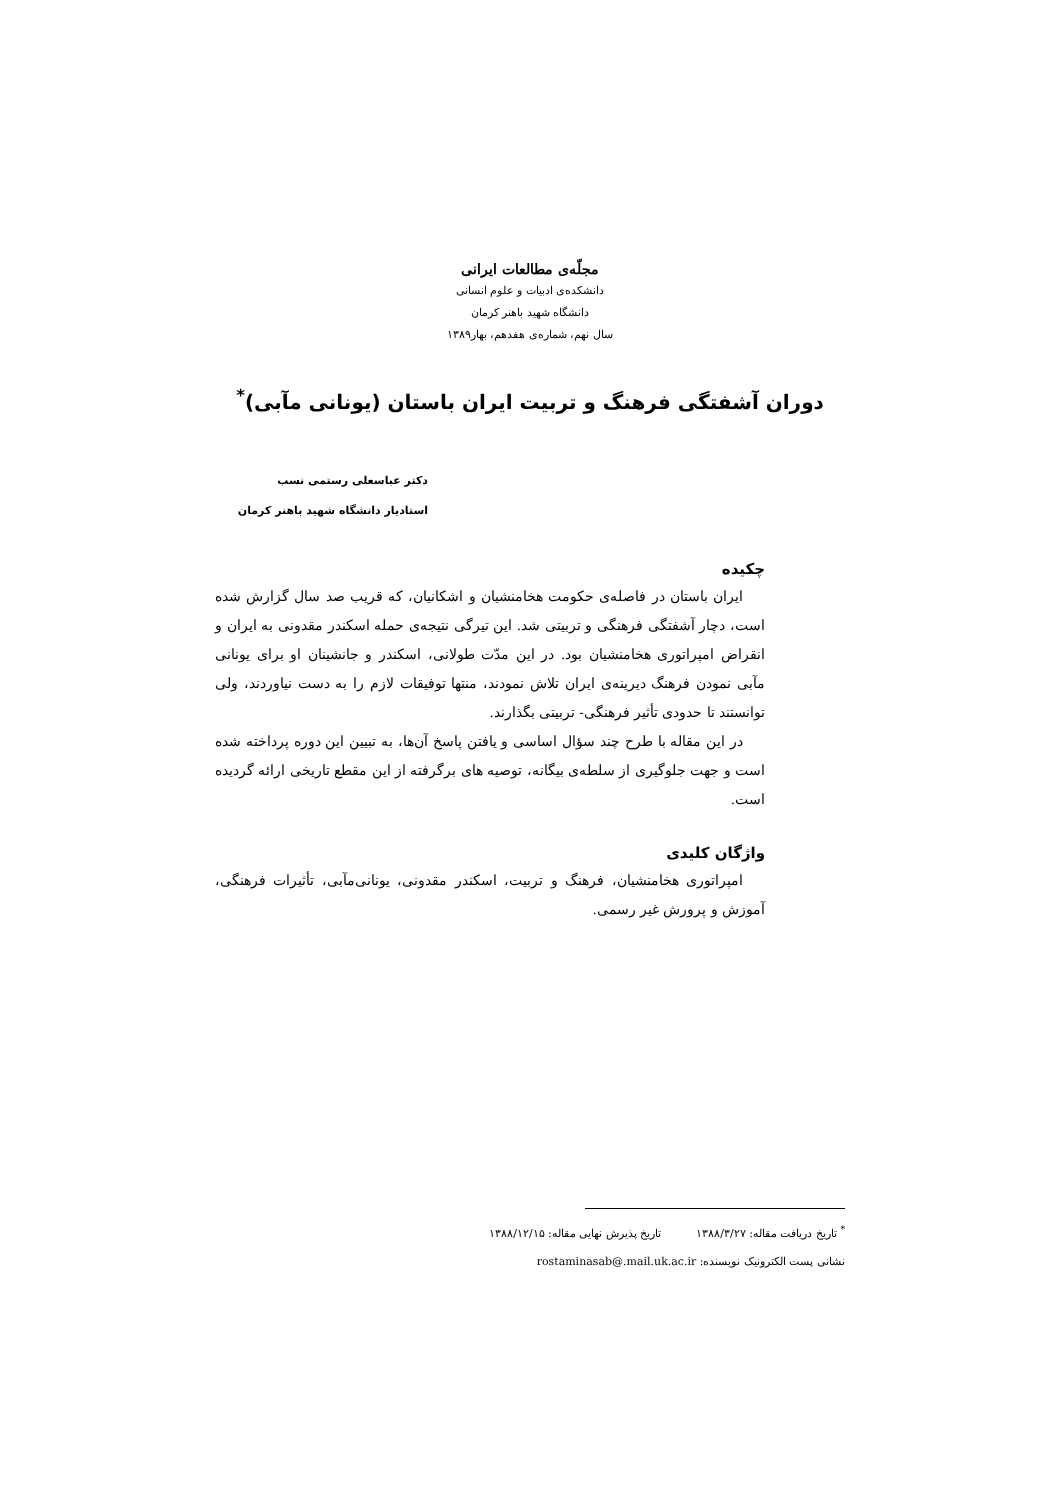مجلّه‌ی مطالعات ایرانی
دانشکده‌ی ادبیات و علوم انسانی
دانشگاه شهید باهنر کرمان
سال نهم، شماره‌ی هفدهم، بهار۱۳۸۹
دوران آشفتگی فرهنگ و تربیت ایران باستان (یونانی مآبی)<sup>*</sup>
دکتر عباسعلی رستمی نسب
استادیار دانشگاه شهید باهنر کرمان
چکیده
ایران باستان در فاصله‌ی حکومت هخامنشیان و اشکانیان، که قریب صد سال گزارش شده است، دچار آشفتگی فرهنگی و تربیتی شد. این تیرگی نتیجه‌ی حمله اسکندر مقدونی به ایران و انقراض امپراتوری هخامنشیان بود. در این مدّت طولانی، اسکندر و جانشینان او برای یونانی مآبی نمودن فرهنگ دیرینه‌ی ایران تلاش نمودند، منتها توفیقات لازم را به دست نیاوردند، ولی توانستند تا حدودی تأثیر فرهنگی- تربیتی بگذارند.
در این مقاله با طرح چند سؤال اساسی و یافتن پاسخ آن‌ها، به تبیین این دوره پرداخته شده است و جهت جلوگیری از سلطه‌ی بیگانه، توصیه های برگرفته از این مقطع تاریخی ارائه گردیده است.
واژگان کلیدی
امپراتوری هخامنشیان، فرهنگ و تربیت، اسکندر مقدونی، یونانی‌مآبی، تأثیرات فرهنگی، آموزش و پرورش غیر رسمی.
<sup>*</sup> تاریخ دریافت مقاله: ۱۳۸۸/۳/۲۷ تاریخ پذیرش نهایی مقاله: ۱۳۸۸/۱۲/۱۵
نشانی پست الکترونیک نویسنده: rostaminasab@.mail.uk.ac.ir